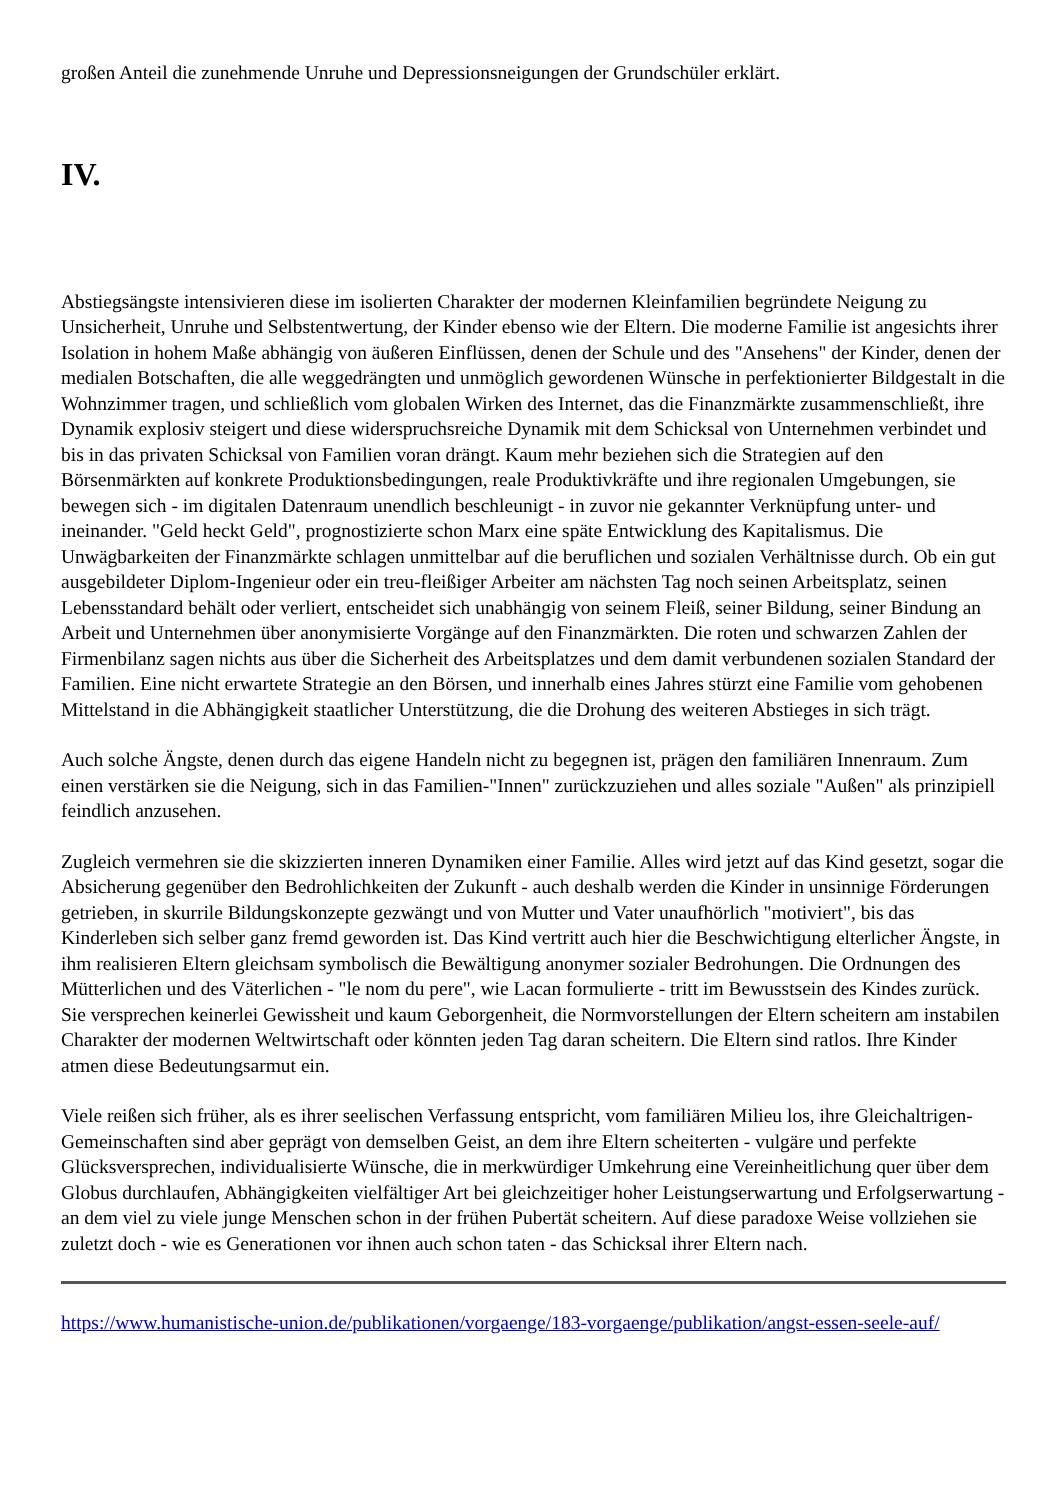großen Anteil die zunehmende Unruhe und Depressionsneigungen der Grundschüler erklärt.
IV.
Abstiegsängste intensivieren diese im isolierten Charakter der modernen Kleinfamilien begründete Neigung zu Unsicherheit, Unruhe und Selbstentwertung, der Kinder ebenso wie der Eltern. Die moderne Familie ist angesichts ihrer Isolation in hohem Maße abhängig von äußeren Einflüssen, denen der Schule und des "Ansehens" der Kinder, denen der medialen Botschaften, die alle weggedrängten und unmöglich gewordenen Wünsche in perfektionierter Bildgestalt in die Wohnzimmer tragen, und schließlich vom globalen Wirken des Internet, das die Finanzmärkte zusammenschließt, ihre Dynamik explosiv steigert und diese widerspruchsreiche Dynamik mit dem Schicksal von Unternehmen verbindet und bis in das privaten Schicksal von Familien voran drängt. Kaum mehr beziehen sich die Strategien auf den Börsenmärkten auf konkrete Produktionsbedingungen, reale Produktivkräfte und ihre regionalen Umgebungen, sie bewegen sich - im digitalen Datenraum unendlich beschleunigt - in zuvor nie gekannter Verknüpfung unter- und ineinander. "Geld heckt Geld", prognostizierte schon Marx eine späte Entwicklung des Kapitalismus. Die Unwägbarkeiten der Finanzmärkte schlagen unmittelbar auf die beruflichen und sozialen Verhältnisse durch. Ob ein gut ausgebildeter Diplom-Ingenieur oder ein treu-fleißiger Arbeiter am nächsten Tag noch seinen Arbeitsplatz, seinen Lebensstandard behält oder verliert, entscheidet sich unabhängig von seinem Fleiß, seiner Bildung, seiner Bindung an Arbeit und Unternehmen über anonymisierte Vorgänge auf den Finanzmärkten. Die roten und schwarzen Zahlen der Firmenbilanz sagen nichts aus über die Sicherheit des Arbeitsplatzes und dem damit verbundenen sozialen Standard der Familien. Eine nicht erwartete Strategie an den Börsen, und innerhalb eines Jahres stürzt eine Familie vom gehobenen Mittelstand in die Abhängigkeit staatlicher Unterstützung, die die Drohung des weiteren Abstieges in sich trägt.
Auch solche Ängste, denen durch das eigene Handeln nicht zu begegnen ist, prägen den familiären Innenraum. Zum einen verstärken sie die Neigung, sich in das Familien-"Innen" zurückzuziehen und alles soziale "Außen" als prinzipiell feindlich anzusehen.
Zugleich vermehren sie die skizzierten inneren Dynamiken einer Familie. Alles wird jetzt auf das Kind gesetzt, sogar die Absicherung gegenüber den Bedrohlichkeiten der Zukunft - auch deshalb werden die Kinder in unsinnige Förderungen getrieben, in skurrile Bildungskonzepte gezwängt und von Mutter und Vater unaufhörlich "motiviert", bis das Kinderleben sich selber ganz fremd geworden ist. Das Kind vertritt auch hier die Beschwichtigung elterlicher Ängste, in ihm realisieren Eltern gleichsam symbolisch die Bewältigung anonymer sozialer Bedrohungen. Die Ordnungen des Mütterlichen und des Väterlichen - "le nom du pere", wie Lacan formulierte - tritt im Bewusstsein des Kindes zurück. Sie versprechen keinerlei Gewissheit und kaum Geborgenheit, die Normvorstellungen der Eltern scheitern am instabilen Charakter der modernen Weltwirtschaft oder könnten jeden Tag daran scheitern. Die Eltern sind ratlos. Ihre Kinder atmen diese Bedeutungsarmut ein.
Viele reißen sich früher, als es ihrer seelischen Verfassung entspricht, vom familiären Milieu los, ihre Gleichaltrigen-Gemeinschaften sind aber geprägt von demselben Geist, an dem ihre Eltern scheiterten - vulgäre und perfekte Glücksversprechen, individualisierte Wünsche, die in merkwürdiger Umkehrung eine Vereinheitlichung quer über dem Globus durchlaufen, Abhängigkeiten vielfältiger Art bei gleichzeitiger hoher Leistungserwartung und Erfolgserwartung - an dem viel zu viele junge Menschen schon in der frühen Pubertät scheitern. Auf diese paradoxe Weise vollziehen sie zuletzt doch - wie es Generationen vor ihnen auch schon taten - das Schicksal ihrer Eltern nach.
https://www.humanistische-union.de/publikationen/vorgaenge/183-vorgaenge/publikation/angst-essen-seele-auf/